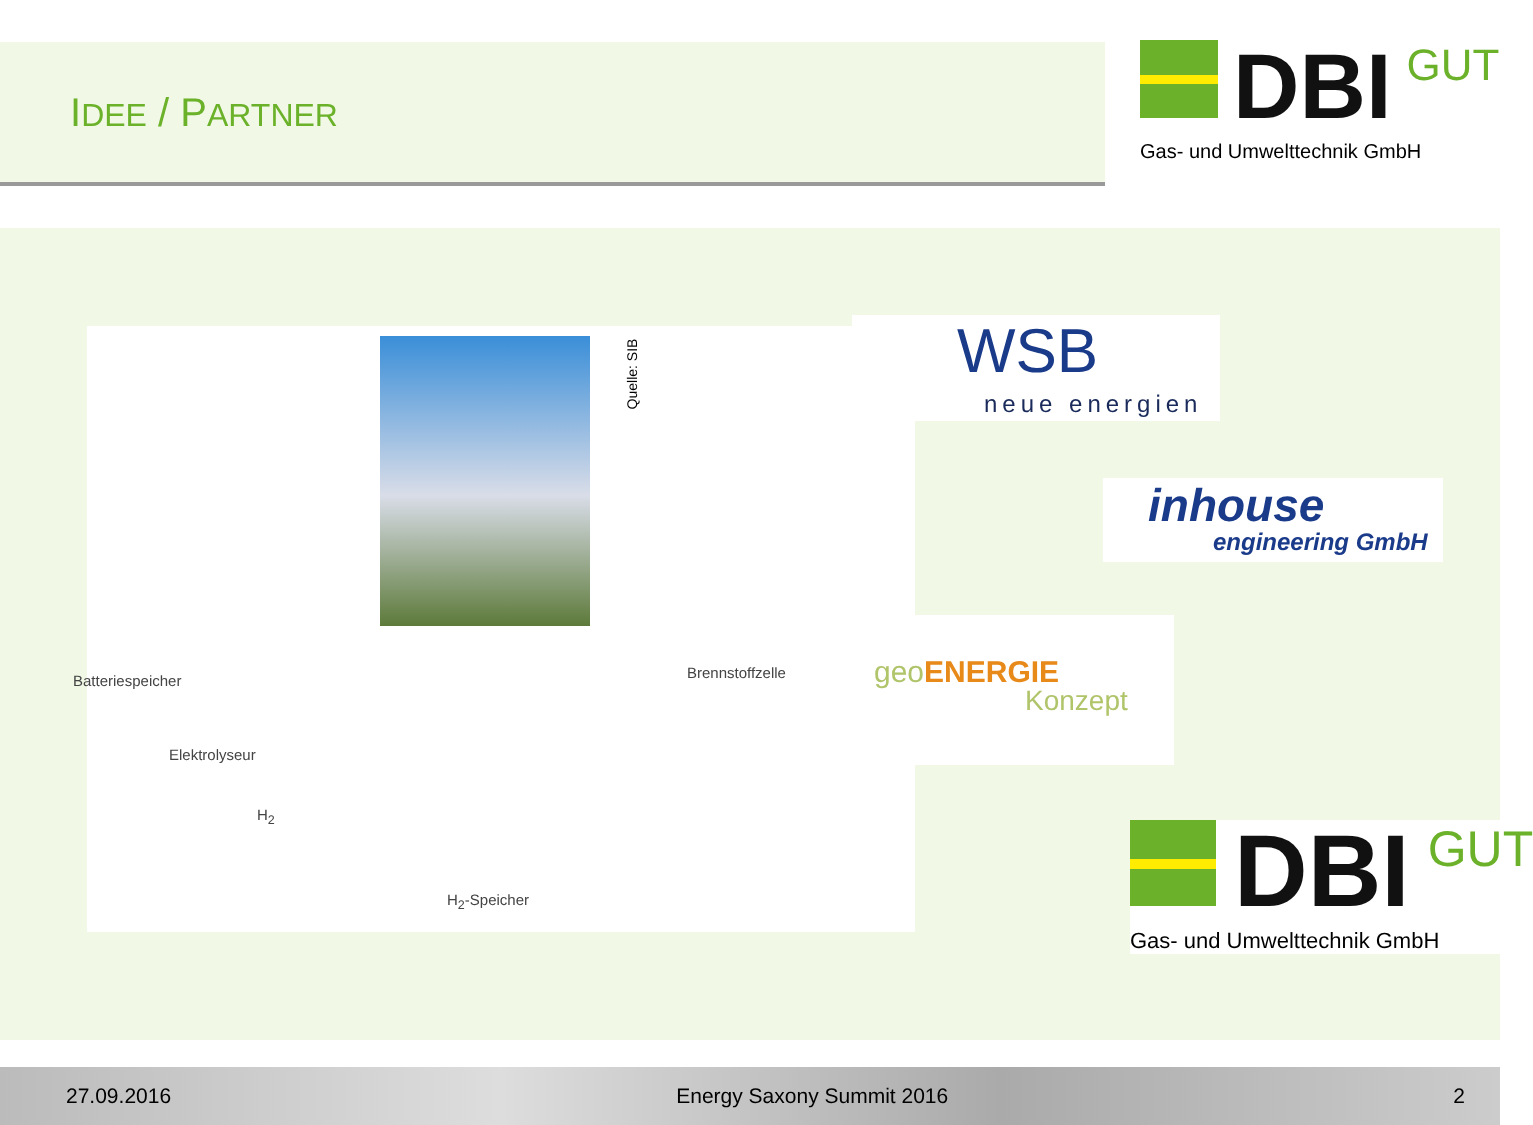IDEE / PARTNER
DBI
GUT
Gas- und Umwelttechnik GmbH
Quelle: SIB
Batteriespeicher Brennstoffzelle
Elektrolyseur
H<sub>2</sub>
H<sub>2</sub>-Speicher
WSB
neue energien
inhouse
engineering GmbH
geo ENERGIE
Konzept
DBI
GUT
Gas- und Umwelttechnik GmbH
27.09.2016 Energy Saxony Summit 2016 2